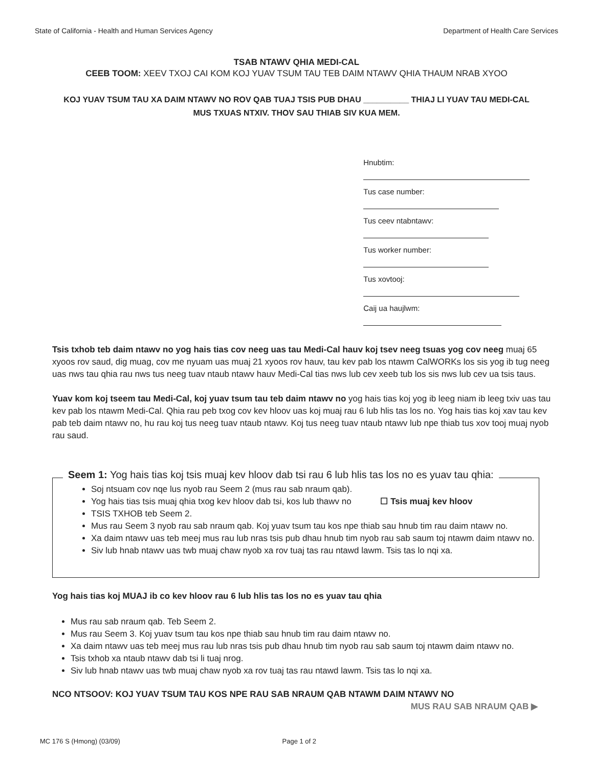State of California - Health and Human Services Agency Department of Health Care Services
TSAB NTAWV QHIA MEDI-CAL
CEEB TOOM: XEEV TXOJ CAI KOM KOJ YUAV TSUM TAU TEB DAIM NTAWV QHIA THAUM NRAB XYOO
KOJ YUAV TSUM TAU XA DAIM NTAWV NO ROV QAB TUAJ TSIS PUB DHAU __________ THIAJ LI YUAV TAU MEDI-CAL
MUS TXUAS NTXIV. THOV SAU THIAB SIV KUA MEM.
Hnubtim:
Tus case number:
Tus ceev ntabntawv:
Tus worker number:
Tus xovtooj:
Caij ua haujlwm:
Tsis txhob teb daim ntawv no yog hais tias cov neeg uas tau Medi-Cal hauv koj tsev neeg tsuas yog cov neeg muaj 65 xyoos rov saud, dig muag, cov me nyuam uas muaj 21 xyoos rov hauv, tau kev pab los ntawm CalWORKs los sis yog ib tug neeg uas nws tau qhia rau nws tus neeg tuav ntaub ntawv hauv Medi-Cal tias nws lub cev xeeb tub los sis nws lub cev ua tsis taus.
Yuav kom koj tseem tau Medi-Cal, koj yuav tsum tau teb daim ntawv no yog hais tias koj yog ib leeg niam ib leeg txiv uas tau kev pab los ntawm Medi-Cal. Qhia rau peb txog cov kev hloov uas koj muaj rau 6 lub hlis tas los no. Yog hais tias koj xav tau kev pab teb daim ntawv no, hu rau koj tus neeg tuav ntaub ntawv. Koj tus neeg tuav ntaub ntawv lub npe thiab tus xov tooj muaj nyob rau saud.
Seem 1: Yog hais tias koj tsis muaj kev hloov dab tsi rau 6 lub hlis tas los no es yuav tau qhia:
Soj ntsuam cov nqe lus nyob rau Seem 2 (mus rau sab nraum qab).
Yog hais tias tsis muaj qhia txog kev hloov dab tsi, kos lub thawv no ☐ Tsis muaj kev hloov
TSIS TXHOB teb Seem 2.
Mus rau Seem 3 nyob rau sab nraum qab. Koj yuav tsum tau kos npe thiab sau hnub tim rau daim ntawv no.
Xa daim ntawv uas teb meej mus rau lub nras tsis pub dhau hnub tim nyob rau sab saum toj ntawm daim ntawv no.
Siv lub hnab ntawv uas twb muaj chaw nyob xa rov tuaj tas rau ntawd lawm. Tsis tas lo nqi xa.
Yog hais tias koj MUAJ ib co kev hloov rau 6 lub hlis tas los no es yuav tau qhia
Mus rau sab nraum qab. Teb Seem 2.
Mus rau Seem 3. Koj yuav tsum tau kos npe thiab sau hnub tim rau daim ntawv no.
Xa daim ntawv uas teb meej mus rau lub nras tsis pub dhau hnub tim nyob rau sab saum toj ntawm daim ntawv no.
Tsis txhob xa ntaub ntawv dab tsi li tuaj nrog.
Siv lub hnab ntawv uas twb muaj chaw nyob xa rov tuaj tas rau ntawd lawm. Tsis tas lo nqi xa.
NCO NTSOOV: KOJ YUAV TSUM TAU KOS NPE RAU SAB NRAUM QAB NTAWM DAIM NTAWV NO
MUS RAU SAB NRAUM QAB ▶
MC 176 S (Hmong) (03/09) Page 1 of 2